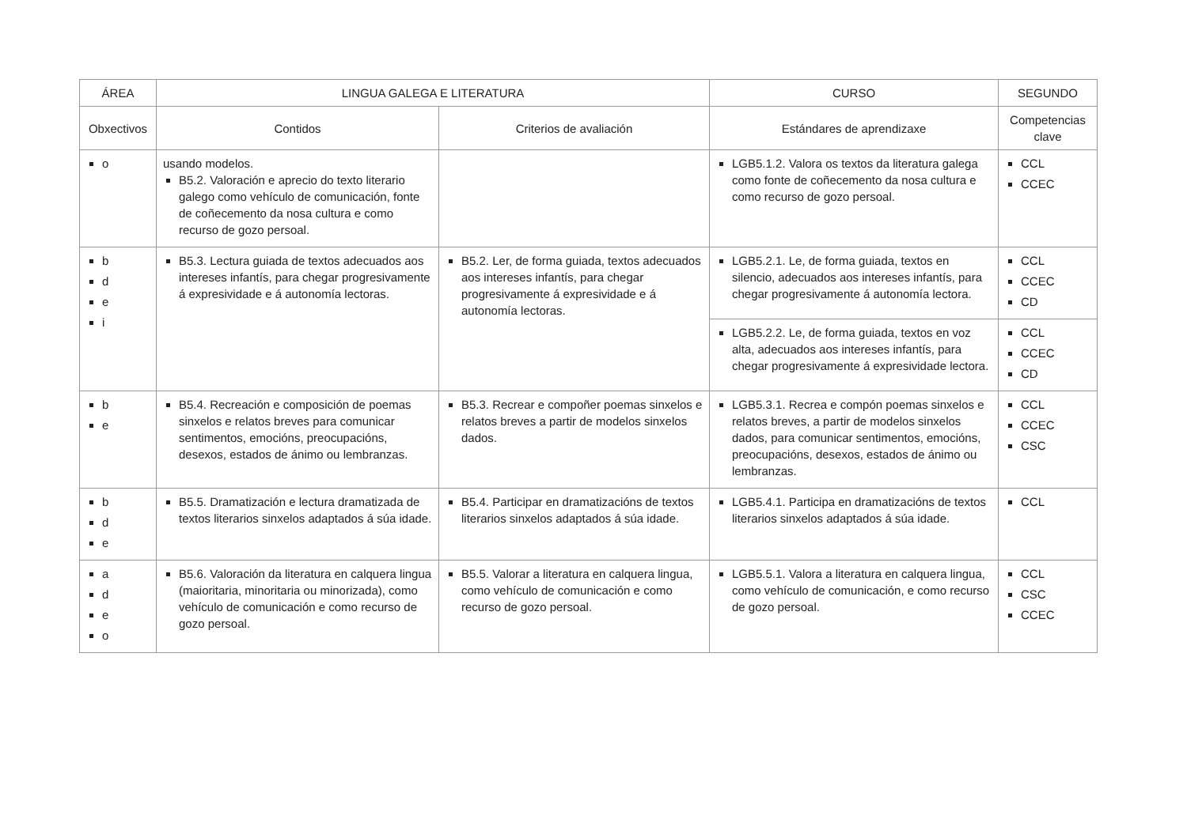| ÁREA | LINGUA GALEGA E LITERATURA | | CURSO | SEGUNDO |
| --- | --- | --- | --- | --- |
| Obxectivos | Contidos | Criterios de avaliación | Estándares de aprendizaxe | Competencias clave |
| o | usando modelos. B5.2. Valoración e aprecio do texto literario galego como vehículo de comunicación, fonte de coñecemento da nosa cultura e como recurso de gozo persoal. | | LGB5.1.2. Valora os textos da literatura galega como fonte de coñecemento da nosa cultura e como recurso de gozo persoal. | CCL CCEC |
| b d e i | B5.3. Lectura guiada de textos adecuados aos intereses infantís, para chegar progresivamente á expresividade e á autonomía lectoras. | B5.2. Ler, de forma guiada, textos adecuados aos intereses infantís, para chegar progresivamente á expresividade e á autonomía lectoras. | LGB5.2.1. Le, de forma guiada, textos en silencio, adecuados aos intereses infantís, para chegar progresivamente á autonomía lectora. | CCL CCEC CD |
| | | | LGB5.2.2. Le, de forma guiada, textos en voz alta, adecuados aos intereses infantís, para chegar progresivamente á expresividade lectora. | CCL CCEC CD |
| b e | B5.4. Recreación e composición de poemas sinxelos e relatos breves para comunicar sentimentos, emocións, preocupacións, desexos, estados de ánimo ou lembranzas. | B5.3. Recrear e compoñer poemas sinxelos e relatos breves a partir de modelos sinxelos dados. | LGB5.3.1. Recrea e compón poemas sinxelos e relatos breves, a partir de modelos sinxelos dados, para comunicar sentimentos, emocións, preocupacións, desexos, estados de ánimo ou lembranzas. | CCL CCEC CSC |
| b d e | B5.5. Dramatización e lectura dramatizada de textos literarios sinxelos adaptados á súa idade. | B5.4. Participar en dramatizacións de textos literarios sinxelos adaptados á súa idade. | LGB5.4.1. Participa en dramatizacións de textos literarios sinxelos adaptados á súa idade. | CCL |
| a d e o | B5.6. Valoración da literatura en calquera lingua (maioritaria, minoritaria ou minorizada), como vehículo de comunicación e como recurso de gozo persoal. | B5.5. Valorar a literatura en calquera lingua, como vehículo de comunicación e como recurso de gozo persoal. | LGB5.5.1. Valora a literatura en calquera lingua, como vehículo de comunicación, e como recurso de gozo persoal. | CCL CSC CCEC |